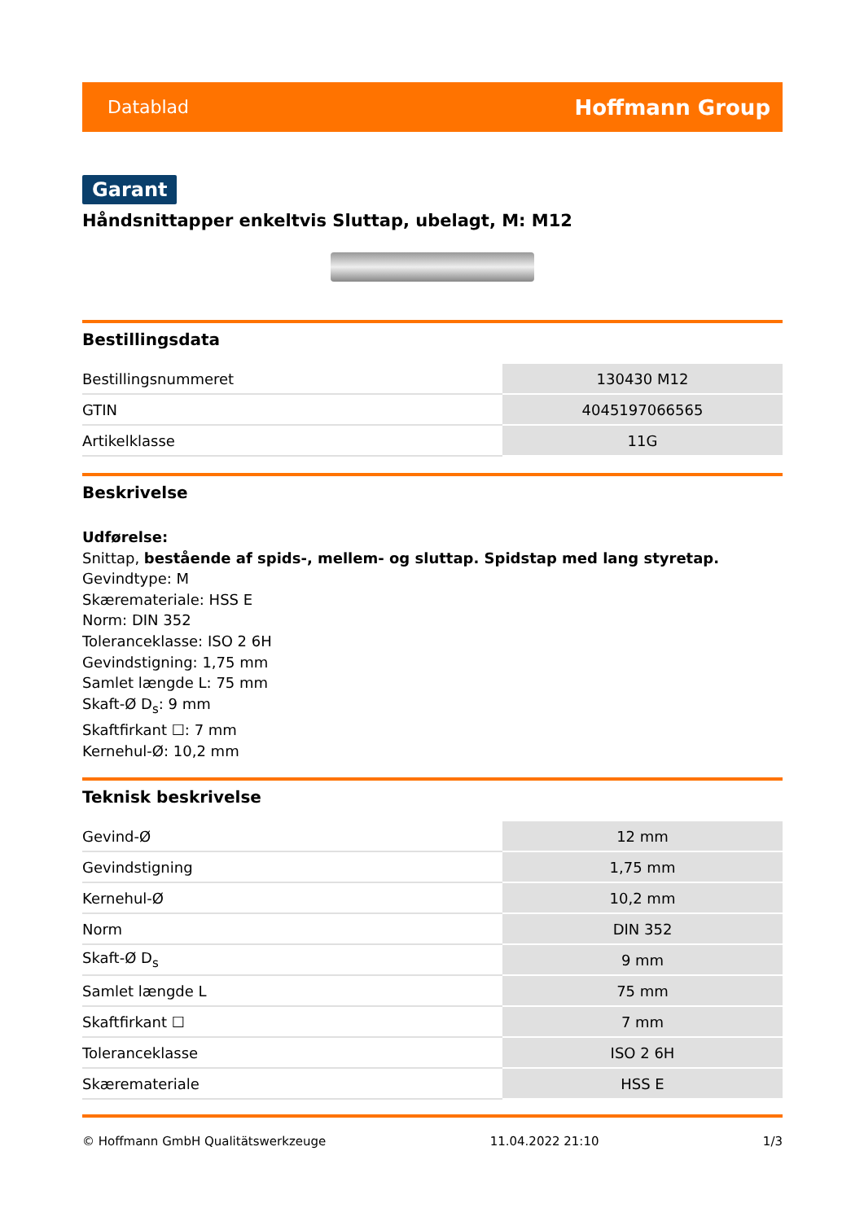Datablad Hoffmann Group
Garant
Håndsnittapper enkeltvis Sluttap, ubelagt, M: M12
Bestillingsdata
| Bestillingsnummeret | 130430 M12 |
| GTIN | 4045197066565 |
| Artikelklasse | 11G |
Beskrivelse
Udførelse:
Snittap, bestående af spids-, mellem- og sluttap. Spidstap med lang styretap.
Gevindtype: M
Skæremateriale: HSS E
Norm: DIN 352
Toleranceklasse: ISO 2 6H
Gevindstigning: 1,75 mm
Samlet længde L: 75 mm
Skaft-Ø D<sub>s</sub>: 9 mm
Skaftfirkant ☐: 7 mm
Kernehul-Ø: 10,2 mm
Teknisk beskrivelse
| Gevind-Ø | 12 mm |
| Gevindstigning | 1,75 mm |
| Kernehul-Ø | 10,2 mm |
| Norm | DIN 352 |
| Skaft-Ø D<sub>s</sub> | 9 mm |
| Samlet længde L | 75 mm |
| Skaftfirkant ☐ | 7 mm |
| Toleranceklasse | ISO 2 6H |
| Skæremateriale | HSS E |
© Hoffmann GmbH Qualitätswerkzeuge 11.04.2022 21:10 1/3